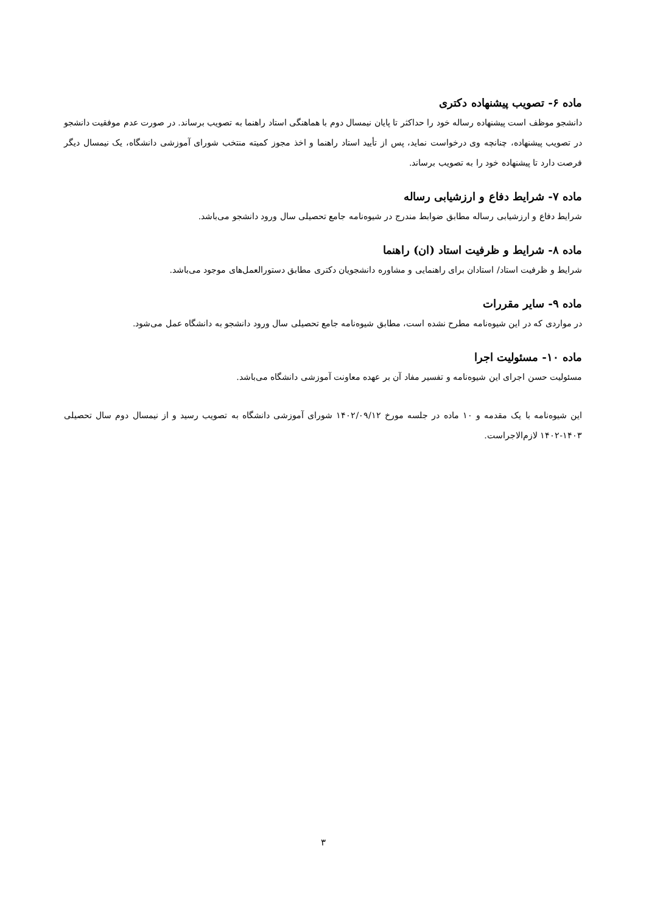ماده ۶- تصویب پیشنهاده دکتری
دانشجو موظف است پیشنهاده رساله خود را حداکثر تا پایان نیمسال دوم با هماهنگی استاد راهنما به تصویب برساند. در صورت عدم موفقیت دانشجو در تصویب پیشنهاده، چنانچه وی درخواست نماید، پس از تأیید استاد راهنما و اخذ مجوز کمیته منتخب شورای آموزشی دانشگاه، یک نیمسال دیگر فرصت دارد تا پیشنهاده خود را به تصویب برساند.
ماده ۷- شرایط دفاع و ارزشیابی رساله
شرایط دفاع و ارزشیابی رساله مطابق ضوابط مندرج در شیوه‌نامه جامع تحصیلی سال ورود دانشجو می‌باشد.
ماده ۸- شرایط و ظرفیت استاد (ان) راهنما
شرایط و ظرفیت استاد/ استادان برای راهنمایی و مشاوره دانشجویان دکتری مطابق دستورالعمل‌های موجود می‌باشد.
ماده ۹- سایر مقررات
در مواردی که در این شیوه‌نامه مطرح نشده است، مطابق شیوه‌نامه جامع تحصیلی سال ورود دانشجو به دانشگاه عمل می‌شود.
ماده ۱۰- مسئولیت اجرا
مسئولیت حسن اجرای این شیوه‌نامه و تفسیر مفاد آن بر عهده معاونت آموزشی دانشگاه می‌باشد.
این شیوه‌نامه با یک مقدمه و ۱۰ ماده در جلسه مورخ ۱۴۰۲/۰۹/۱۲ شورای آموزشی دانشگاه به تصویب رسید و از نیمسال دوم سال تحصیلی ۱۴۰۳-۱۴۰۲ لازم‌الاجراست.
۳